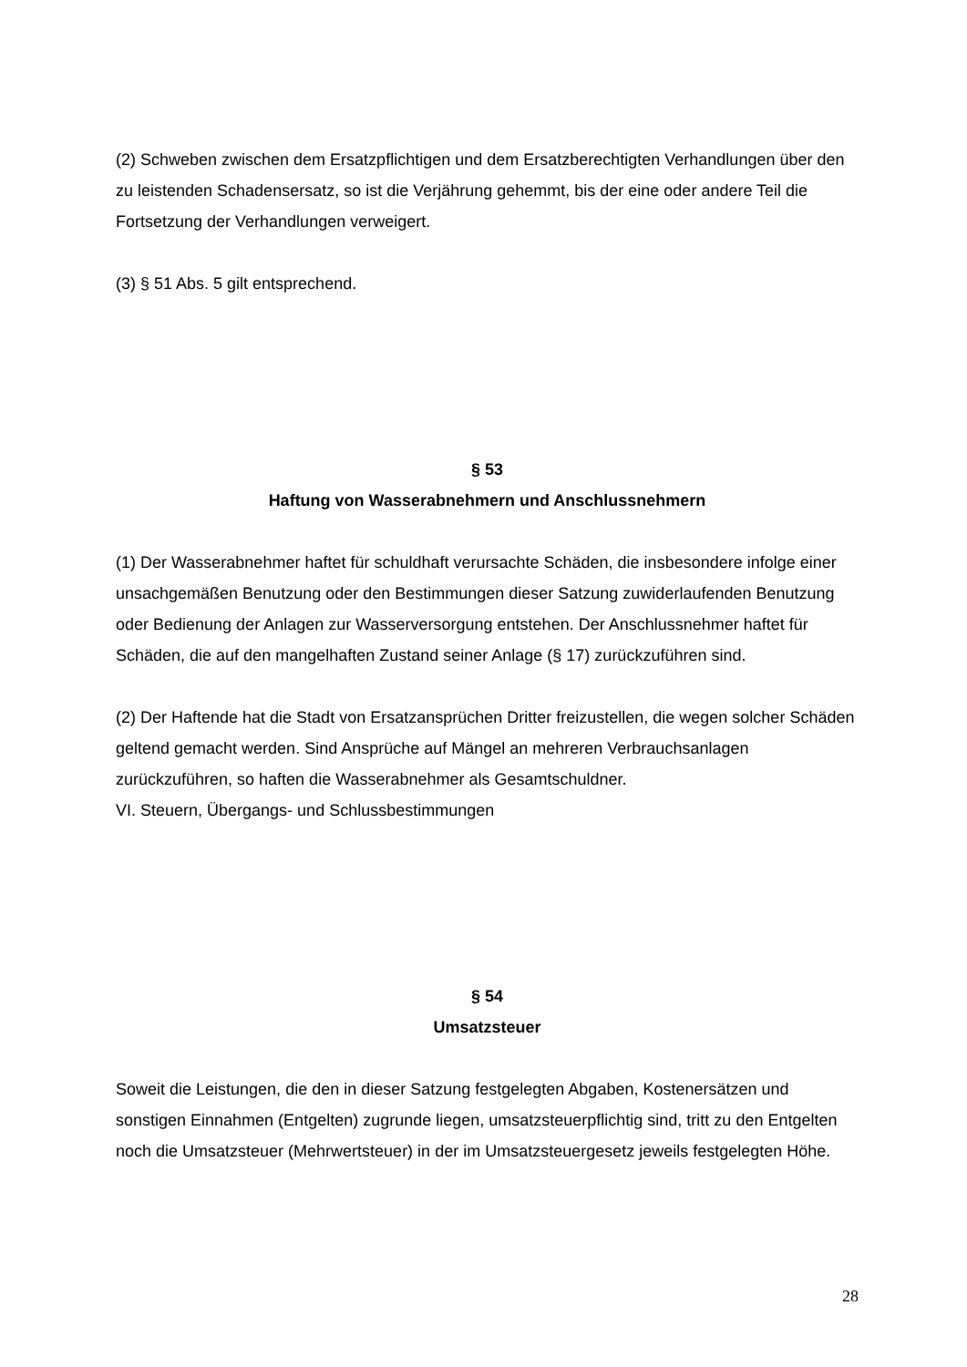(2) Schweben zwischen dem Ersatzpflichtigen und dem Ersatzberechtigten Verhandlungen über den zu leistenden Schadensersatz, so ist die Verjährung gehemmt, bis der eine oder andere Teil die Fortsetzung der Verhandlungen verweigert.
(3) § 51 Abs. 5 gilt entsprechend.
§ 53
Haftung von Wasserabnehmern und Anschlussnehmern
(1) Der Wasserabnehmer haftet für schuldhaft verursachte Schäden, die insbesondere infolge einer unsachgemäßen Benutzung oder den Bestimmungen dieser Satzung zuwiderlaufenden Benutzung oder Bedienung der Anlagen zur Wasserversorgung entstehen. Der Anschlussnehmer haftet für Schäden, die auf den mangelhaften Zustand seiner Anlage (§ 17) zurückzuführen sind.
(2) Der Haftende hat die Stadt von Ersatzansprüchen Dritter freizustellen, die wegen solcher Schäden geltend gemacht werden. Sind Ansprüche auf Mängel an mehreren Verbrauchsanlagen zurückzuführen, so haften die Wasserabnehmer als Gesamtschuldner.
VI. Steuern, Übergangs- und Schlussbestimmungen
§ 54
Umsatzsteuer
Soweit die Leistungen, die den in dieser Satzung festgelegten Abgaben, Kostenersätzen und sonstigen Einnahmen (Entgelten) zugrunde liegen, umsatzsteuerpflichtig sind, tritt zu den Entgelten noch die Umsatzsteuer (Mehrwertsteuer) in der im Umsatzsteuergesetz jeweils festgelegten Höhe.
28